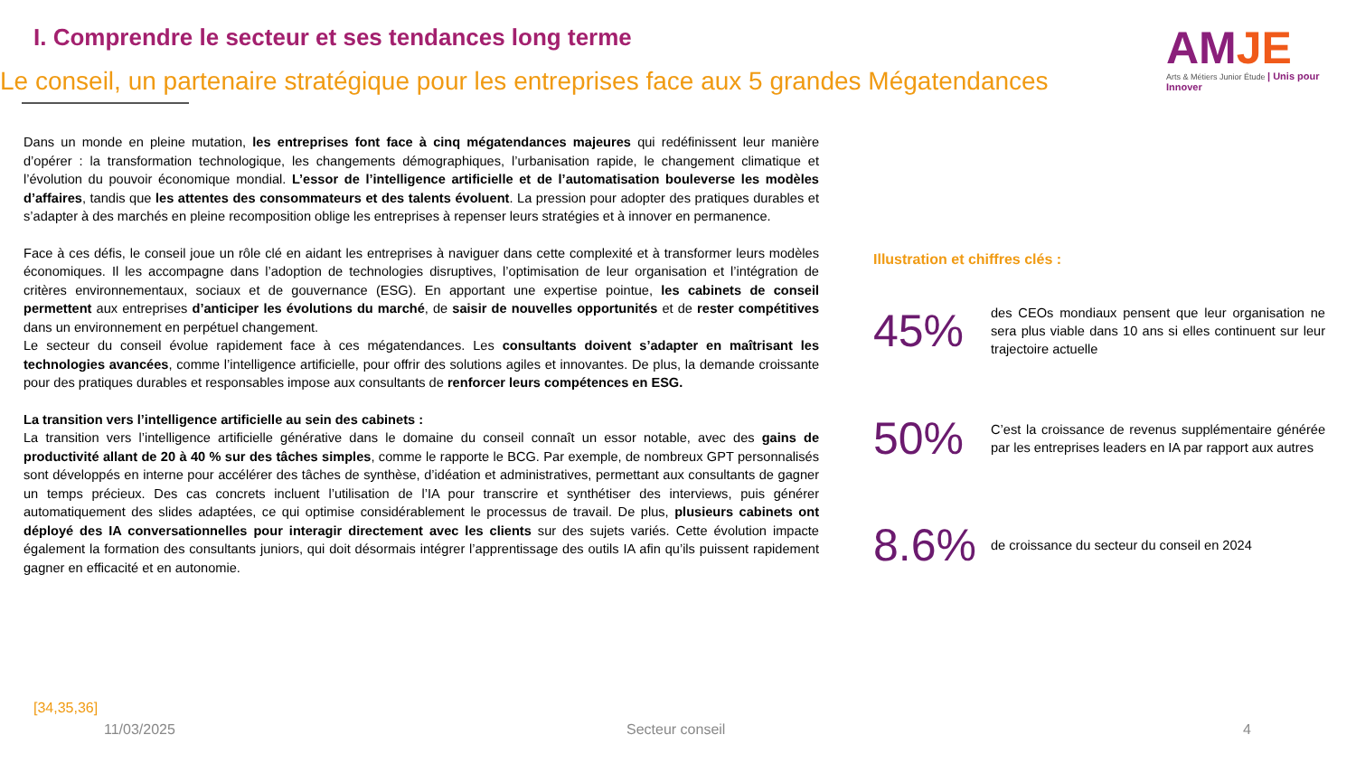I. Comprendre le secteur et ses tendances long terme
Le conseil, un partenaire stratégique pour les entreprises face aux 5 grandes Mégatendances
AMJE
Arts & Métiers Junior Étude | Unis pour Innover
Dans un monde en pleine mutation, les entreprises font face à cinq mégatendances majeures qui redéfinissent leur manière d’opérer : la transformation technologique, les changements démographiques, l’urbanisation rapide, le changement climatique et l’évolution du pouvoir économique mondial. L’essor de l’intelligence artificielle et de l’automatisation bouleverse les modèles d’affaires, tandis que les attentes des consommateurs et des talents évoluent. La pression pour adopter des pratiques durables et s’adapter à des marchés en pleine recomposition oblige les entreprises à repenser leurs stratégies et à innover en permanence.
Face à ces défis, le conseil joue un rôle clé en aidant les entreprises à naviguer dans cette complexité et à transformer leurs modèles économiques. Il les accompagne dans l’adoption de technologies disruptives, l’optimisation de leur organisation et l’intégration de critères environnementaux, sociaux et de gouvernance (ESG). En apportant une expertise pointue, les cabinets de conseil permettent aux entreprises d’anticiper les évolutions du marché, de saisir de nouvelles opportunités et de rester compétitives dans un environnement en perpétuel changement.
Le secteur du conseil évolue rapidement face à ces mégatendances. Les consultants doivent s’adapter en maîtrisant les technologies avancées, comme l’intelligence artificielle, pour offrir des solutions agiles et innovantes. De plus, la demande croissante pour des pratiques durables et responsables impose aux consultants de renforcer leurs compétences en ESG.
La transition vers l’intelligence artificielle au sein des cabinets :
La transition vers l’intelligence artificielle générative dans le domaine du conseil connaît un essor notable, avec des gains de productivité allant de 20 à 40 % sur des tâches simples, comme le rapporte le BCG. Par exemple, de nombreux GPT personnalisés sont développés en interne pour accélérer des tâches de synthèse, d’idéation et administratives, permettant aux consultants de gagner un temps précieux. Des cas concrets incluent l’utilisation de l’IA pour transcrire et synthétiser des interviews, puis générer automatiquement des slides adaptées, ce qui optimise considérablement le processus de travail. De plus, plusieurs cabinets ont déployé des IA conversationnelles pour interagir directement avec les clients sur des sujets variés. Cette évolution impacte également la formation des consultants juniors, qui doit désormais intégrer l’apprentissage des outils IA afin qu’ils puissent rapidement gagner en efficacité et en autonomie.
Illustration et chiffres clés :
45%
des CEOs mondiaux pensent que leur organisation ne sera plus viable dans 10 ans si elles continuent sur leur trajectoire actuelle
50%
C’est la croissance de revenus supplémentaire générée par les entreprises leaders en IA par rapport aux autres
8.6%
de croissance du secteur du conseil en 2024
[34,35,36]
11/03/2025 Secteur conseil 4